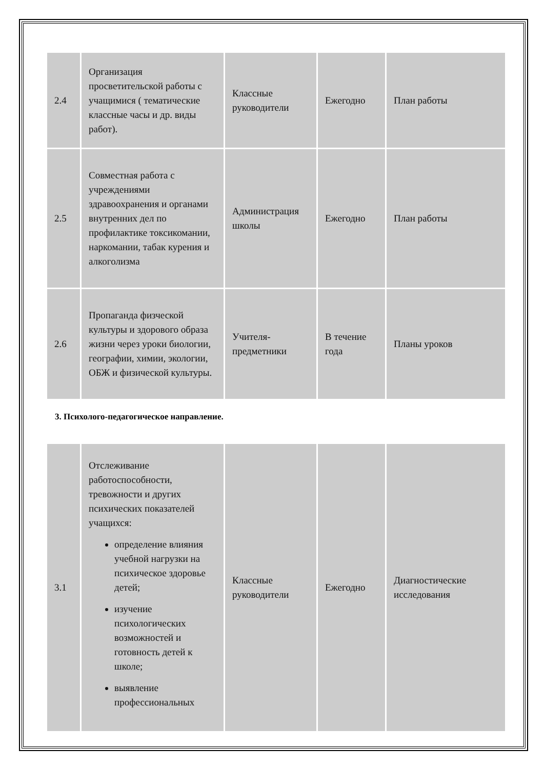| 2.4 | Организация просветительской работы с учащимися ( тематические классные часы и др. виды работ). | Классные руководители | Ежегодно | План работы |
| 2.5 | Совместная работа с учреждениями здравоохранения и органами внутренних дел по профилактике токсикомании, наркомании, табак курения и алкоголизма | Администрация школы | Ежегодно | План работы |
| 2.6 | Пропаганда физческой культуры и здорового образа жизни через уроки биологии, географии, химии, экологии, ОБЖ и физической культуры. | Учителя-предметники | В течение года | Планы уроков |
3. Психолого-педагогическое направление.
| 3.1 | Отслеживание работоспособности, тревожности и других психических показателей учащихся: определение влияния учебной нагрузки на психическое здоровье детей; изучение психологических возможностей и готовность детей к школе; выявление профессиональных | Классные руководители | Ежегодно | Диагностические исследования |